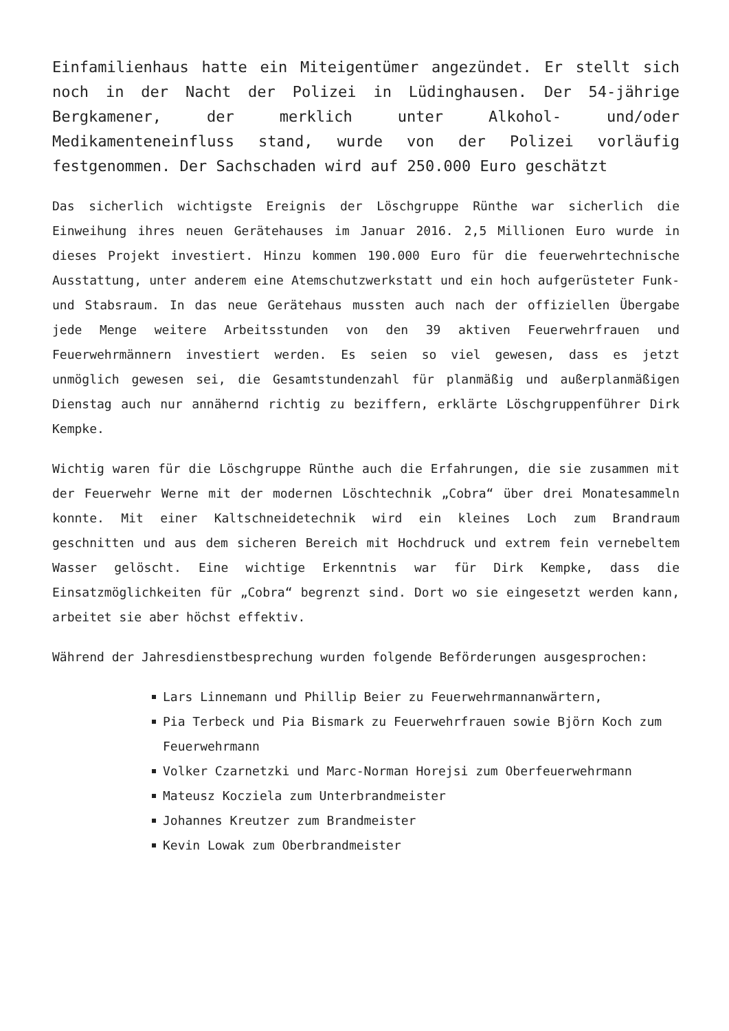Einfamilienhaus hatte ein Miteigentümer angezündet. Er stellt sich noch in der Nacht der Polizei in Lüdinghausen. Der 54-jährige Bergkamener, der merklich unter Alkohol- und/oder Medikamenteneinfluss stand, wurde von der Polizei vorläufig festgenommen. Der Sachschaden wird auf 250.000 Euro geschätzt
Das sicherlich wichtigste Ereignis der Löschgruppe Rünthe war sicherlich die Einweihung ihres neuen Gerätehauses im Januar 2016. 2,5 Millionen Euro wurde in dieses Projekt investiert. Hinzu kommen 190.000 Euro für die feuerwehrtechnische Ausstattung, unter anderem eine Atemschutzwerkstatt und ein hoch aufgerüsteter Funk- und Stabsraum. In das neue Gerätehaus mussten auch nach der offiziellen Übergabe jede Menge weitere Arbeitsstunden von den 39 aktiven Feuerwehrfrauen und Feuerwehrmännern investiert werden. Es seien so viel gewesen, dass es jetzt unmöglich gewesen sei, die Gesamtstundenzahl für planmäßig und außerplanmäßigen Dienstag auch nur annähernd richtig zu beziffern, erklärte Löschgruppenführer Dirk Kempke.
Wichtig waren für die Löschgruppe Rünthe auch die Erfahrungen, die sie zusammen mit der Feuerwehr Werne mit der modernen Löschtechnik „Cobra“ über drei Monatesammeln konnte. Mit einer Kaltschneidetechnik wird ein kleines Loch zum Brandraum geschnitten und aus dem sicheren Bereich mit Hochdruck und extrem fein vernebeltem Wasser gelöscht. Eine wichtige Erkenntnis war für Dirk Kempke, dass die Einsatzmöglichkeiten für „Cobra“ begrenzt sind. Dort wo sie eingesetzt werden kann, arbeitet sie aber höchst effektiv.
Während der Jahresdienstbesprechung wurden folgende Beförderungen ausgesprochen:
Lars Linnemann und Phillip Beier zu Feuerwehrmannanwärtern,
Pia Terbeck und Pia Bismark zu Feuerwehrfrauen sowie Björn Koch zum Feuerwehrmann
Volker Czarnetzki und Marc-Norman Horejsi zum Oberfeuerwehrmann
Mateusz Kocziela zum Unterbrandmeister
Johannes Kreutzer zum Brandmeister
Kevin Lowak zum Oberbrandmeister